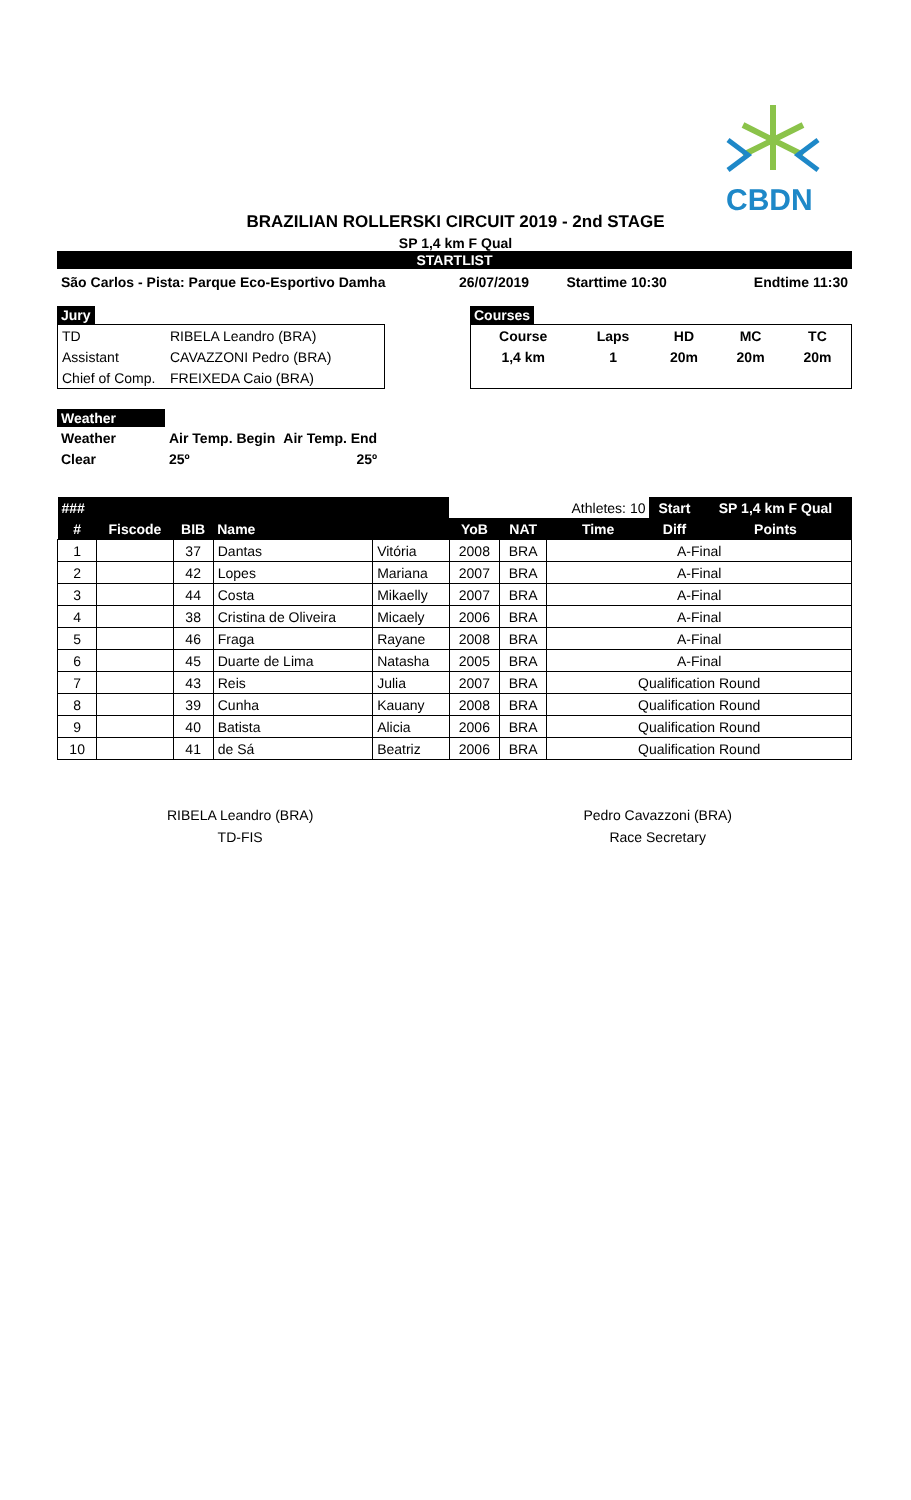CBDN
BRAZILIAN ROLLERSKI CIRCUIT 2019 - 2nd STAGE
SP 1,4 km F Qual
STARTLIST
| São Carlos - Pista: Parque Eco-Esportivo Damha | 26/07/2019 | Starttime 10:30 | Endtime 11:30 |
Jury
| TD | RIBELA Leandro (BRA) |
| Assistant | CAVAZZONI Pedro (BRA) |
| Chief of Comp. | FREIXEDA Caio (BRA) |
Courses
| Course | Laps | HD | MC | TC |
| 1,4 km | 1 | 20m | 20m | 20m |
Weather
| Weather | Air Temp. Begin | Air Temp. End |
| Clear | 25º | 25º |
| ### | | | | | | | Athletes: 10 | Start | SP 1,4 km F Qual |
| --- | --- | --- | --- | --- | --- | --- | --- | --- | --- |
| # | Fiscode | BIB | Name | | YoB | NAT | Time | Diff | Points |
| 1 | | 37 | Dantas | Vitória | 2008 | BRA | A-Final | | |
| 2 | | 42 | Lopes | Mariana | 2007 | BRA | A-Final | | |
| 3 | | 44 | Costa | Mikaelly | 2007 | BRA | A-Final | | |
| 4 | | 38 | Cristina de Oliveira | Micaely | 2006 | BRA | A-Final | | |
| 5 | | 46 | Fraga | Rayane | 2008 | BRA | A-Final | | |
| 6 | | 45 | Duarte de Lima | Natasha | 2005 | BRA | A-Final | | |
| 7 | | 43 | Reis | Julia | 2007 | BRA | Qualification Round | | |
| 8 | | 39 | Cunha | Kauany | 2008 | BRA | Qualification Round | | |
| 9 | | 40 | Batista | Alicia | 2006 | BRA | Qualification Round | | |
| 10 | | 41 | de Sá | Beatriz | 2006 | BRA | Qualification Round | | |
RIBELA Leandro (BRA)
TD-FIS
Pedro Cavazzoni (BRA)
Race Secretary